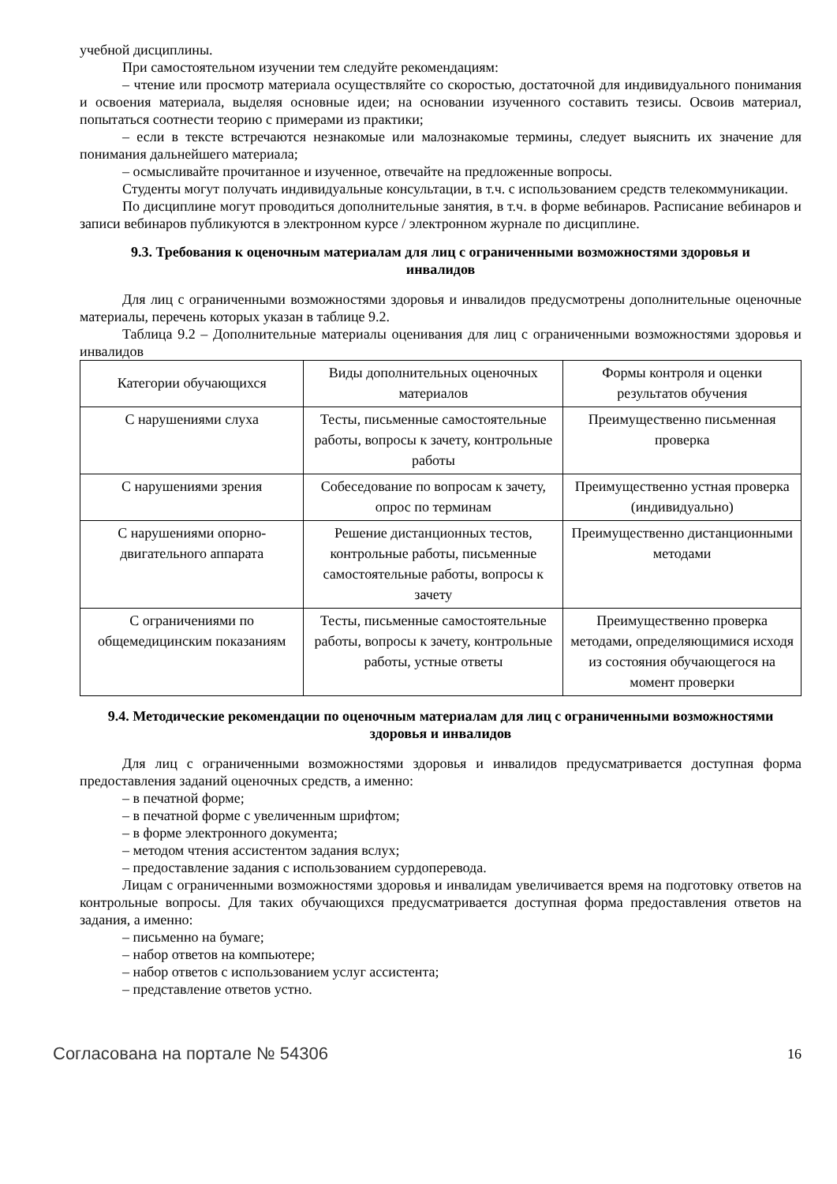учебной дисциплины.
При самостоятельном изучении тем следуйте рекомендациям:
– чтение или просмотр материала осуществляйте со скоростью, достаточной для индивидуального понимания и освоения материала, выделяя основные идеи; на основании изученного составить тезисы. Освоив материал, попытаться соотнести теорию с примерами из практики;
– если в тексте встречаются незнакомые или малознакомые термины, следует выяснить их значение для понимания дальнейшего материала;
– осмысливайте прочитанное и изученное, отвечайте на предложенные вопросы.
Студенты могут получать индивидуальные консультации, в т.ч. с использованием средств телекоммуникации.
По дисциплине могут проводиться дополнительные занятия, в т.ч. в форме вебинаров. Расписание вебинаров и записи вебинаров публикуются в электронном курсе / электронном журнале по дисциплине.
9.3. Требования к оценочным материалам для лиц с ограниченными возможностями здоровья и инвалидов
Для лиц с ограниченными возможностями здоровья и инвалидов предусмотрены дополнительные оценочные материалы, перечень которых указан в таблице 9.2.
Таблица 9.2 – Дополнительные материалы оценивания для лиц с ограниченными возможностями здоровья и инвалидов
| Категории обучающихся | Виды дополнительных оценочных материалов | Формы контроля и оценки результатов обучения |
| --- | --- | --- |
| С нарушениями слуха | Тесты, письменные самостоятельные работы, вопросы к зачету, контрольные работы | Преимущественно письменная проверка |
| С нарушениями зрения | Собеседование по вопросам к зачету, опрос по терминам | Преимущественно устная проверка (индивидуально) |
| С нарушениями опорно-двигательного аппарата | Решение дистанционных тестов, контрольные работы, письменные самостоятельные работы, вопросы к зачету | Преимущественно дистанционными методами |
| С ограничениями по общемедицинским показаниям | Тесты, письменные самостоятельные работы, вопросы к зачету, контрольные работы, устные ответы | Преимущественно проверка методами, определяющимися исходя из состояния обучающегося на момент проверки |
9.4. Методические рекомендации по оценочным материалам для лиц с ограниченными возможностями здоровья и инвалидов
Для лиц с ограниченными возможностями здоровья и инвалидов предусматривается доступная форма предоставления заданий оценочных средств, а именно:
– в печатной форме;
– в печатной форме с увеличенным шрифтом;
– в форме электронного документа;
– методом чтения ассистентом задания вслух;
– предоставление задания с использованием сурдоперевода.
Лицам с ограниченными возможностями здоровья и инвалидам увеличивается время на подготовку ответов на контрольные вопросы. Для таких обучающихся предусматривается доступная форма предоставления ответов на задания, а именно:
– письменно на бумаге;
– набор ответов на компьютере;
– набор ответов с использованием услуг ассистента;
– представление ответов устно.
Согласована на портале № 54306 16